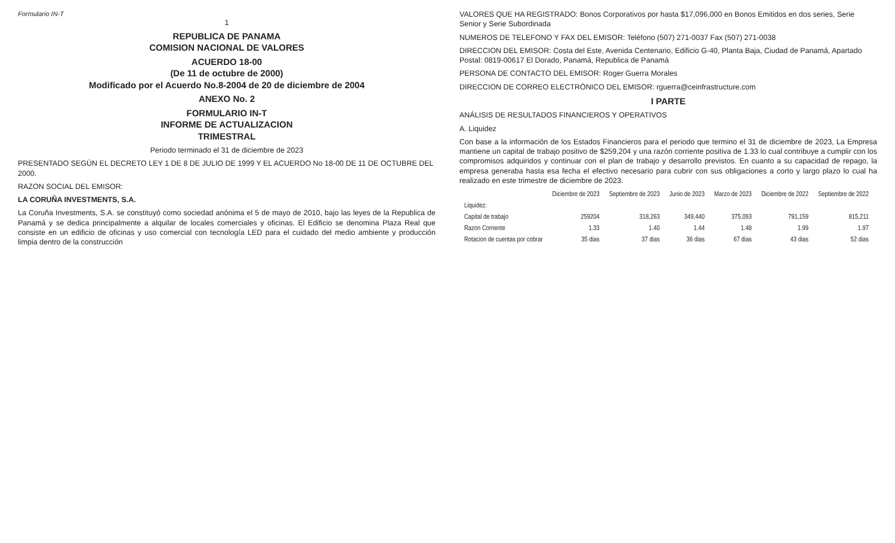Formulario IN-T
1
REPUBLICA DE PANAMA
COMISION NACIONAL DE VALORES
ACUERDO 18-00
(De 11 de octubre de 2000)
Modificado por el Acuerdo No.8-2004 de 20 de diciembre de 2004
ANEXO No. 2
FORMULARIO IN-T
INFORME DE ACTUALIZACION
TRIMESTRAL
Periodo terminado el 31 de diciembre de 2023
PRESENTADO SEGÚN EL DECRETO LEY 1 DE 8 DE JULIO DE 1999 Y EL ACUERDO No 18-00 DE 11 DE OCTUBRE DEL 2000.
RAZON SOCIAL DEL EMISOR:
LA CORUÑA INVESTMENTS, S.A.
La Coruña Investments, S.A. se constituyó como sociedad anónima el 5 de mayo de 2010, bajo las leyes de la Republica de Panamá y se dedica principalmente a alquilar de locales comerciales y oficinas. El Edificio se denomina Plaza Real que consiste en un edificio de oficinas y uso comercial con tecnología LED para el cuidado del medio ambiente y producción limpia dentro de la construcción
VALORES QUE HA REGISTRADO: Bonos Corporativos por hasta $17,096,000 en Bonos Emitidos en dos series, Serie Senior y Serie Subordinada
NUMEROS DE TELEFONO Y FAX DEL EMISOR: Teléfono (507) 271-0037 Fax (507) 271-0038
DIRECCION DEL EMISOR: Costa del Este, Avenida Centenario, Edificio G-40, Planta Baja, Ciudad de Panamá, Apartado Postal: 0819-00617 El Dorado, Panamá, Republica de Panamá
PERSONA DE CONTACTO DEL EMISOR: Roger Guerra Morales
DIRECCION DE CORREO ELECTRÓNICO DEL EMISOR: rguerra@ceinfrastructure.com
I PARTE
ANÁLISIS DE RESULTADOS FINANCIEROS Y OPERATIVOS
A. Liquidez
Con base a la información de los Estados Financieros para el periodo que termino el 31 de diciembre de 2023, La Empresa mantiene un capital de trabajo positivo de $259,204 y una razón corriente positiva de 1.33 lo cual contribuye a cumplir con los compromisos adquiridos y continuar con el plan de trabajo y desarrollo previstos. En cuanto a su capacidad de repago, la empresa generaba hasta esa fecha el efectivo necesario para cubrir con sus obligaciones a corto y largo plazo lo cual ha realizado en este trimestre de diciembre de 2023.
| | Diciembre de 2023 | Septiembre de 2023 | Junio de 2023 | Marzo de 2023 | Diciembre de 2022 | Septiembre de 2022 |
| --- | --- | --- | --- | --- | --- | --- |
| Liquidez: | | | | | | |
| Capital de trabajo | 259204 | 318,263 | 349,440 | 375,093 | 791,159 | 815,211 |
| Razon Corriente | 1.33 | 1.40 | 1.44 | 1.48 | 1.99 | 1.97 |
| Rotacion de cuentas por cobrar | 35 dias | 37 dias | 36 dias | 67 dias | 43 dias | 52 dias |